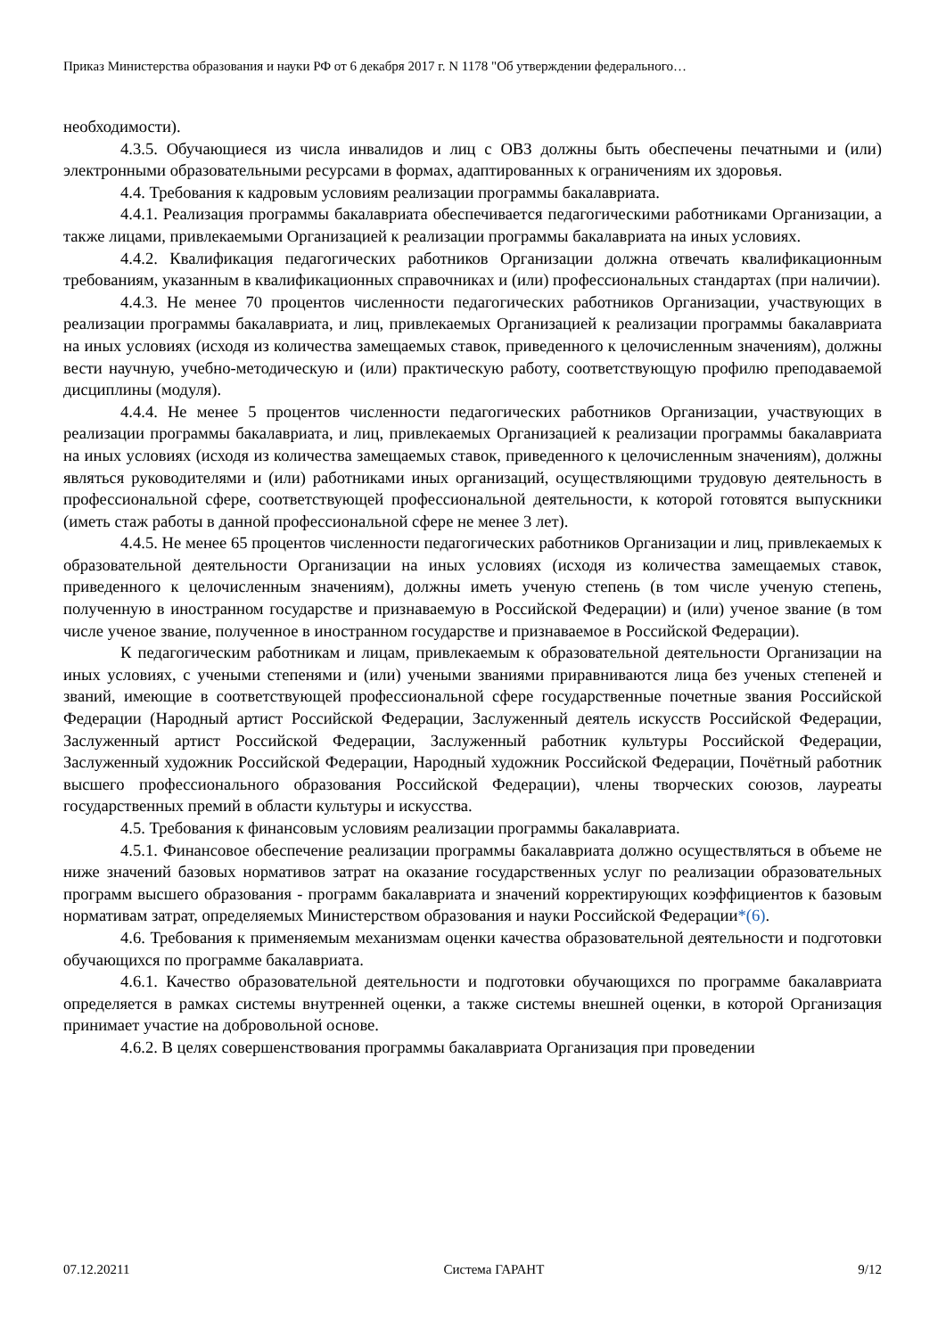Приказ Министерства образования и науки РФ от 6 декабря 2017 г. N 1178 "Об утверждении федерального…
необходимости).
4.3.5. Обучающиеся из числа инвалидов и лиц с ОВЗ должны быть обеспечены печатными и (или) электронными образовательными ресурсами в формах, адаптированных к ограничениям их здоровья.
4.4. Требования к кадровым условиям реализации программы бакалавриата.
4.4.1. Реализация программы бакалавриата обеспечивается педагогическими работниками Организации, а также лицами, привлекаемыми Организацией к реализации программы бакалавриата на иных условиях.
4.4.2. Квалификация педагогических работников Организации должна отвечать квалификационным требованиям, указанным в квалификационных справочниках и (или) профессиональных стандартах (при наличии).
4.4.3. Не менее 70 процентов численности педагогических работников Организации, участвующих в реализации программы бакалавриата, и лиц, привлекаемых Организацией к реализации программы бакалавриата на иных условиях (исходя из количества замещаемых ставок, приведенного к целочисленным значениям), должны вести научную, учебно-методическую и (или) практическую работу, соответствующую профилю преподаваемой дисциплины (модуля).
4.4.4. Не менее 5 процентов численности педагогических работников Организации, участвующих в реализации программы бакалавриата, и лиц, привлекаемых Организацией к реализации программы бакалавриата на иных условиях (исходя из количества замещаемых ставок, приведенного к целочисленным значениям), должны являться руководителями и (или) работниками иных организаций, осуществляющими трудовую деятельность в профессиональной сфере, соответствующей профессиональной деятельности, к которой готовятся выпускники (иметь стаж работы в данной профессиональной сфере не менее 3 лет).
4.4.5. Не менее 65 процентов численности педагогических работников Организации и лиц, привлекаемых к образовательной деятельности Организации на иных условиях (исходя из количества замещаемых ставок, приведенного к целочисленным значениям), должны иметь ученую степень (в том числе ученую степень, полученную в иностранном государстве и признаваемую в Российской Федерации) и (или) ученое звание (в том числе ученое звание, полученное в иностранном государстве и признаваемое в Российской Федерации).
К педагогическим работникам и лицам, привлекаемым к образовательной деятельности Организации на иных условиях, с учеными степенями и (или) учеными званиями приравниваются лица без ученых степеней и званий, имеющие в соответствующей профессиональной сфере государственные почетные звания Российской Федерации (Народный артист Российской Федерации, Заслуженный деятель искусств Российской Федерации, Заслуженный артист Российской Федерации, Заслуженный работник культуры Российской Федерации, Заслуженный художник Российской Федерации, Народный художник Российской Федерации, Почётный работник высшего профессионального образования Российской Федерации), члены творческих союзов, лауреаты государственных премий в области культуры и искусства.
4.5. Требования к финансовым условиям реализации программы бакалавриата.
4.5.1. Финансовое обеспечение реализации программы бакалавриата должно осуществляться в объеме не ниже значений базовых нормативов затрат на оказание государственных услуг по реализации образовательных программ высшего образования - программ бакалавриата и значений корректирующих коэффициентов к базовым нормативам затрат, определяемых Министерством образования и науки Российской Федерации*(6).
4.6. Требования к применяемым механизмам оценки качества образовательной деятельности и подготовки обучающихся по программе бакалавриата.
4.6.1. Качество образовательной деятельности и подготовки обучающихся по программе бакалавриата определяется в рамках системы внутренней оценки, а также системы внешней оценки, в которой Организация принимает участие на добровольной основе.
4.6.2. В целях совершенствования программы бакалавриата Организация при проведении
07.12.20211 Система ГАРАНТ 9/12